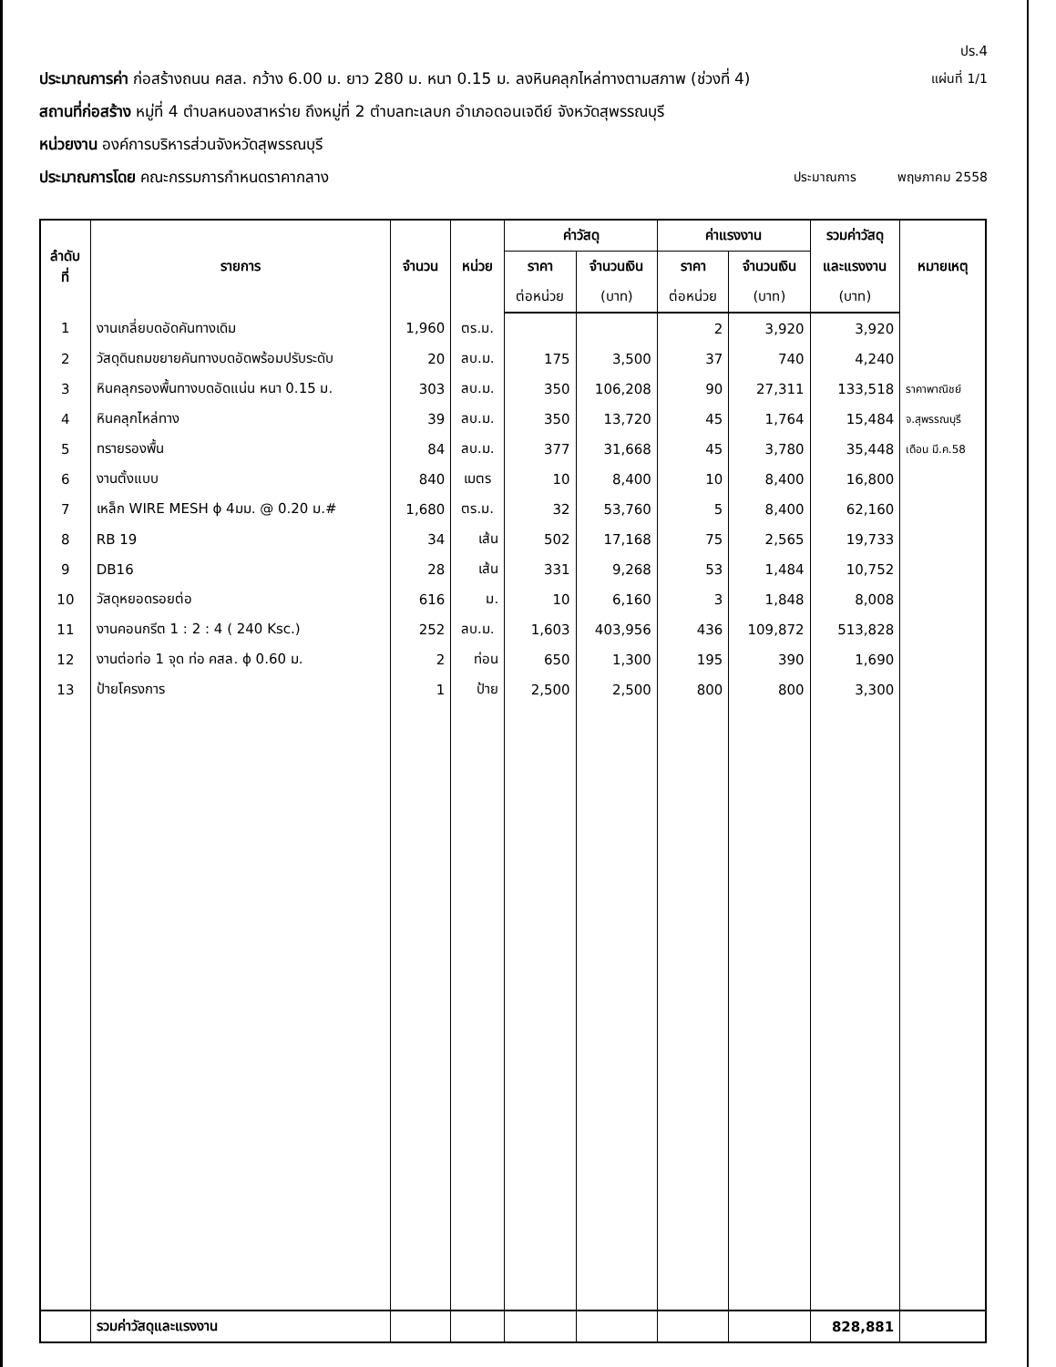ปร.4
ประมาณการค่า ก่อสร้างถนน คสล. กว้าง 6.00 ม. ยาว 280 ม. หนา 0.15 ม. ลงหินคลุกไหล่ทางตามสภาพ (ช่วงที่ 4) แผ่นที่ 1/1
สถานที่ก่อสร้าง หมู่ที่ 4 ตำบลหนองสาหร่าย ถึงหมู่ที่ 2 ตำบลทะเลบก อำเภอดอนเจดีย์ จังหวัดสุพรรณบุรี
หน่วยงาน องค์การบริหารส่วนจังหวัดสุพรรณบุรี
ประมาณการโดย คณะกรรมการกำหนดราคากลาง ประมาณการ พฤษภาคม 2558
| ลำดับ ที่ | รายการ | จำนวน | หน่วย | ค่าวัสดุ | | ค่าแรงงาน | | รวมค่าวัสดุ | หมายเหตุ |
| --- | --- | --- | --- | --- | --- | --- | --- | --- | --- |
| | | | | ราคา | จำนวนเงิน | ราคา | จำนวนเงิน | และแรงงาน | |
| | | | | ต่อหน่วย | (บาท) | ต่อหน่วย | (บาท) | (บาท) | |
| 1 | งานเกลี่ยบดอัดคันทางเดิม | 1,960 | ตร.ม. | | | 2 | 3,920 | 3,920 | |
| 2 | วัสดุดินถมขยายคันทางบดอัดพร้อมปรับระดับ | 20 | ลบ.ม. | 175 | 3,500 | 37 | 740 | 4,240 | |
| 3 | หินคลุกรองพื้นทางบดอัดแน่น หนา 0.15 ม. | 303 | ลบ.ม. | 350 | 106,208 | 90 | 27,311 | 133,518 | ราคาพาณิชย์ |
| 4 | หินคลุกไหล่ทาง | 39 | ลบ.ม. | 350 | 13,720 | 45 | 1,764 | 15,484 | จ.สุพรรณบุรี |
| 5 | ทรายรองพื้น | 84 | ลบ.ม. | 377 | 31,668 | 45 | 3,780 | 35,448 | เดือน มี.ค.58 |
| 6 | งานตั้งแบบ | 840 | เมตร | 10 | 8,400 | 10 | 8,400 | 16,800 | |
| 7 | เหล็ก WIRE MESH ϕ 4มม. @ 0.20 ม.# | 1,680 | ตร.ม. | 32 | 53,760 | 5 | 8,400 | 62,160 | |
| 8 | RB 19 | 34 | เส้น | 502 | 17,168 | 75 | 2,565 | 19,733 | |
| 9 | DB16 | 28 | เส้น | 331 | 9,268 | 53 | 1,484 | 10,752 | |
| 10 | วัสดุหยอดรอยต่อ | 616 | ม. | 10 | 6,160 | 3 | 1,848 | 8,008 | |
| 11 | งานคอนกรีต 1 : 2 : 4 ( 240 Ksc.) | 252 | ลบ.ม. | 1,603 | 403,956 | 436 | 109,872 | 513,828 | |
| 12 | งานต่อท่อ 1 จุด ท่อ คสล. ϕ 0.60 ม. | 2 | ท่อน | 650 | 1,300 | 195 | 390 | 1,690 | |
| 13 | ป้ายโครงการ | 1 | ป้าย | 2,500 | 2,500 | 800 | 800 | 3,300 | |
| | รวมค่าวัสดุและแรงงาน | | | | | | | 828,881 | |